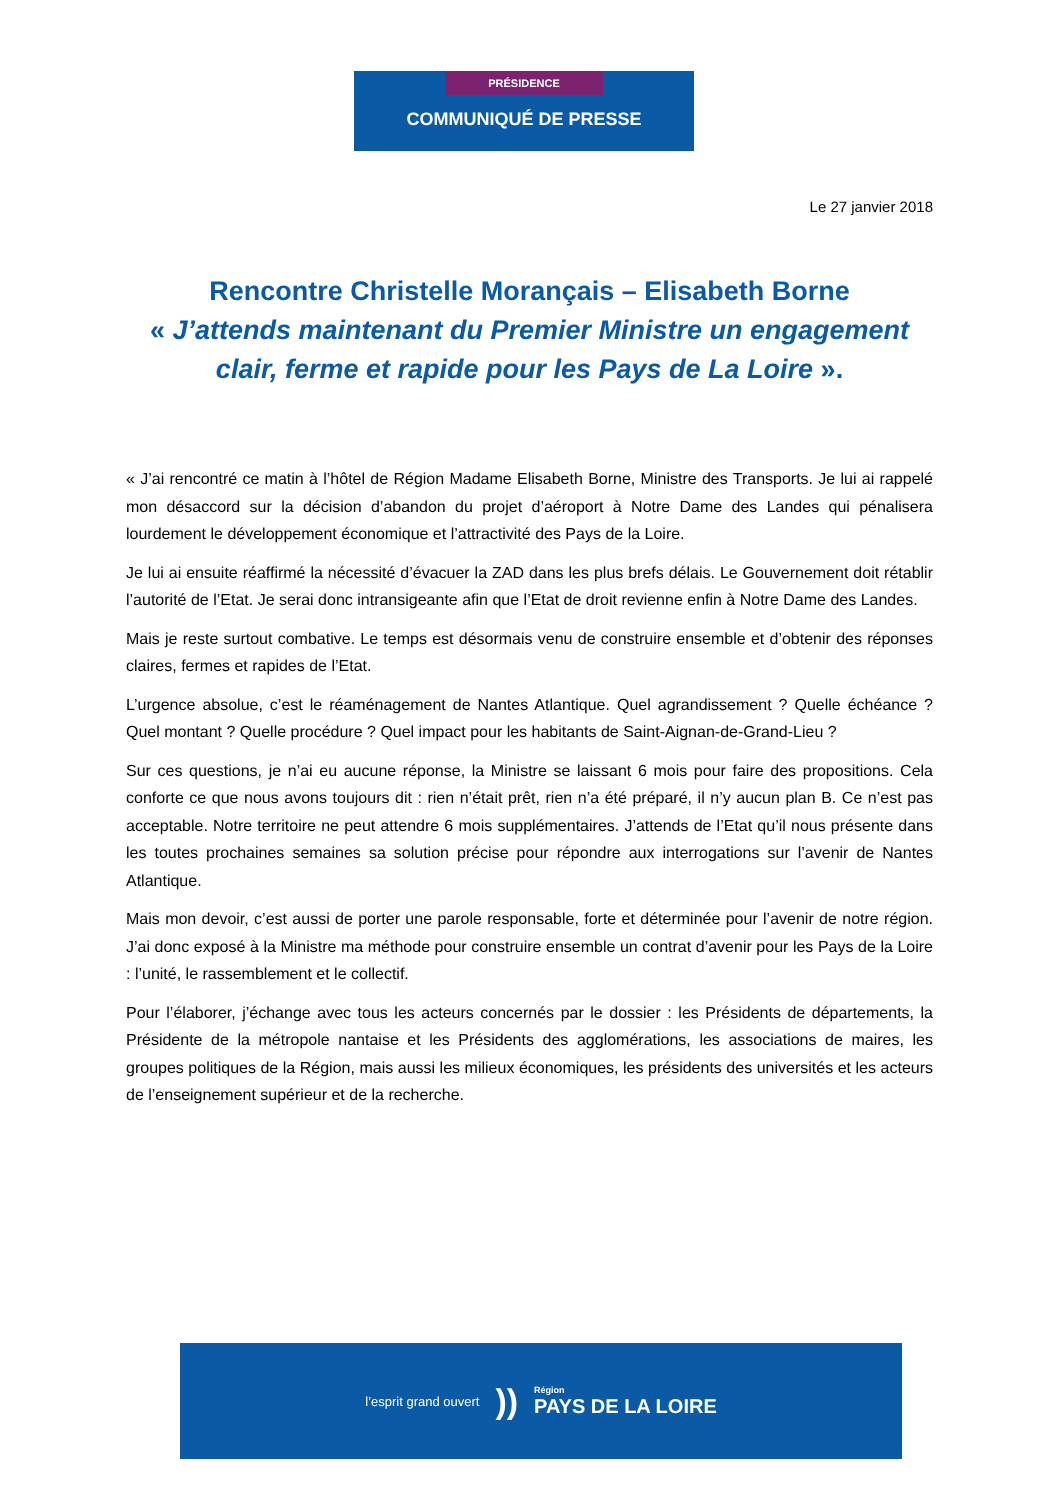PRÉSIDENCE
COMMUNIQUÉ DE PRESSE
Le 27 janvier 2018
Rencontre Christelle Morançais – Elisabeth Borne
« J’attends maintenant du Premier Ministre un engagement clair, ferme et rapide pour les Pays de La Loire ».
« J’ai rencontré ce matin à l’hôtel de Région Madame Elisabeth Borne, Ministre des Transports. Je lui ai rappelé mon désaccord sur la décision d’abandon du projet d’aéroport à Notre Dame des Landes qui pénalisera lourdement le développement économique et l’attractivité des Pays de la Loire.
Je lui ai ensuite réaffirmé la nécessité d’évacuer la ZAD dans les plus brefs délais. Le Gouvernement doit rétablir l’autorité de l’Etat. Je serai donc intransigeante afin que l’Etat de droit revienne enfin à Notre Dame des Landes.
Mais je reste surtout combative. Le temps est désormais venu de construire ensemble et d’obtenir des réponses claires, fermes et rapides de l’Etat.
L’urgence absolue, c’est le réaménagement de Nantes Atlantique. Quel agrandissement ? Quelle échéance ? Quel montant ? Quelle procédure ? Quel impact pour les habitants de Saint-Aignan-de-Grand-Lieu ?
Sur ces questions, je n’ai eu aucune réponse, la Ministre se laissant 6 mois pour faire des propositions. Cela conforte ce que nous avons toujours dit : rien n’était prêt, rien n’a été préparé, il n’y aucun plan B. Ce n’est pas acceptable. Notre territoire ne peut attendre 6 mois supplémentaires. J’attends de l’Etat qu’il nous présente dans les toutes prochaines semaines sa solution précise pour répondre aux interrogations sur l’avenir de Nantes Atlantique.
Mais mon devoir, c’est aussi de porter une parole responsable, forte et déterminée pour l’avenir de notre région. J’ai donc exposé à la Ministre ma méthode pour construire ensemble un contrat d’avenir pour les Pays de la Loire : l’unité, le rassemblement et le collectif.
Pour l’élaborer, j’échange avec tous les acteurs concernés par le dossier : les Présidents de départements, la Présidente de la métropole nantaise et les Présidents des agglomérations, les associations de maires, les groupes politiques de la Région, mais aussi les milieux économiques, les présidents des universités et les acteurs de l’enseignement supérieur et de la recherche.
l’esprit grand ouvert))
Région
PAYS DE LA LOIRE